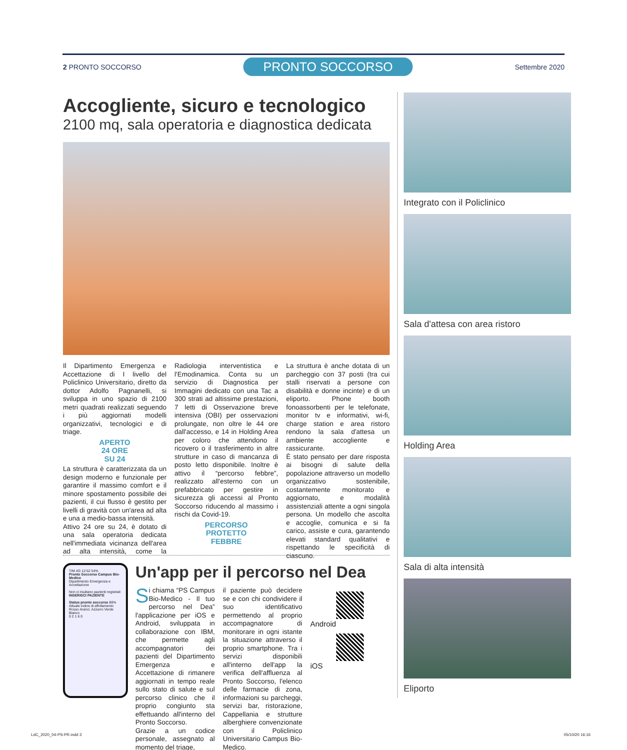2 PRONTO SOCCORSO PRONTO SOCCORSO Settembre 2020
Accogliente, sicuro e tecnologico
2100 mq, sala operatoria e diagnostica dedicata
Il Dipartimento Emergenza e Accettazione di I livello del Policlinico Universitario, diretto da dottor Adolfo Pagnanelli, si sviluppa in uno spazio di 2100 metri quadrati realizzati seguendo i più aggiornati modelli organizzativi, tecnologici e di triage.
APERTO
24 ORE
SU 24
La struttura è caratterizzata da un design moderno e funzionale per garantire il massimo comfort e il minore spostamento possibile dei pazienti, il cui flusso è gestito per livelli di gravità con un'area ad alta e una a medio-bassa intensità.
Attivo 24 ore su 24, è dotato di una sala operatoria dedicata nell'immediata vicinanza dell'area ad alta intensità, come la Radiologia interventistica e l'Emodinamica. Conta su un servizio di Diagnostica per Immagini dedicato con una Tac a 300 strati ad altissime prestazioni, 7 letti di Osservazione breve intensiva (OBI) per osservazioni prolungate, non oltre le 44 ore dall'accesso, e 14 in Holding Area per coloro che attendono il ricovero o il trasferimento in altre strutture in caso di mancanza di posto letto disponibile. Inoltre è attivo il “percorso febbre”, realizzato all'esterno con un prefabbricato per gestire in sicurezza gli accessi al Pronto Soccorso riducendo al massimo i rischi da Covid-19.
PERCORSO
PROTETTO
FEBBRE
La struttura è anche dotata di un parcheggio con 37 posti (tra cui stalli riservati a persone con disabilità e donne incinte) e di un eliporto. Phone booth fonoassorbenti per le telefonate, monitor tv e informativi, wi-fi, charge station e area ristoro rendono la sala d'attesa un ambiente accogliente e rassicurante.
È stato pensato per dare risposta ai bisogni di salute della popolazione attraverso un modello organizzativo sostenibile, costantemente monitorato e aggiornato, e modalità assistenziali attente a ogni singola persona. Un modello che ascolta e accoglie, comunica e si fa carico, assiste e cura, garantendo elevati standard qualitativi e rispettando le specificità di ciascuno.
TIM 4G 12:52 54%
Pronto Soccorso Campus Bio-Medico
Dipartimento Emergenza e Accettazione
Non ci risultano pazienti registrati
INSERISCI PAZIENTE
Status pronto soccorso 86%
Attuale indice di affollamento
Rosso Aranci. Azzurro Verde Bianco
0 2 1 6 0
Un'app per il percorso nel Dea
Si chiama “PS Campus Bio-Medico - Il tuo percorso nel Dea” l'applicazione per iOS e Android, sviluppata in collaborazione con IBM, che permette agli accompagnatori dei pazienti del Dipartimento Emergenza e Accettazione di rimanere aggiornati in tempo reale sullo stato di salute e sul percorso clinico che il proprio congiunto sta effettuando all'interno del Pronto Soccorso.
Grazie a un codice personale, assegnato al momento del triage,
il paziente può decidere se e con chi condividere il suo identificativo permettendo al proprio accompagnatore di monitorare in ogni istante la situazione attraverso il proprio smartphone. Tra i servizi disponibili all'interno dell'app la verifica dell'affluenza al Pronto Soccorso, l'elenco delle farmacie di zona, informazioni su parcheggi, servizi bar, ristorazione, Cappellania e strutture alberghiere convenzionate con il Policlinico Universitario Campus Bio-Medico.
Android
iOS
Integrato con il Policlinico
Sala d'attesa con area ristoro
Holding Area
Sala di alta intensità
Eliporto
LdC_2020_04-PS-PR.indd 3 05/10/20 16:16